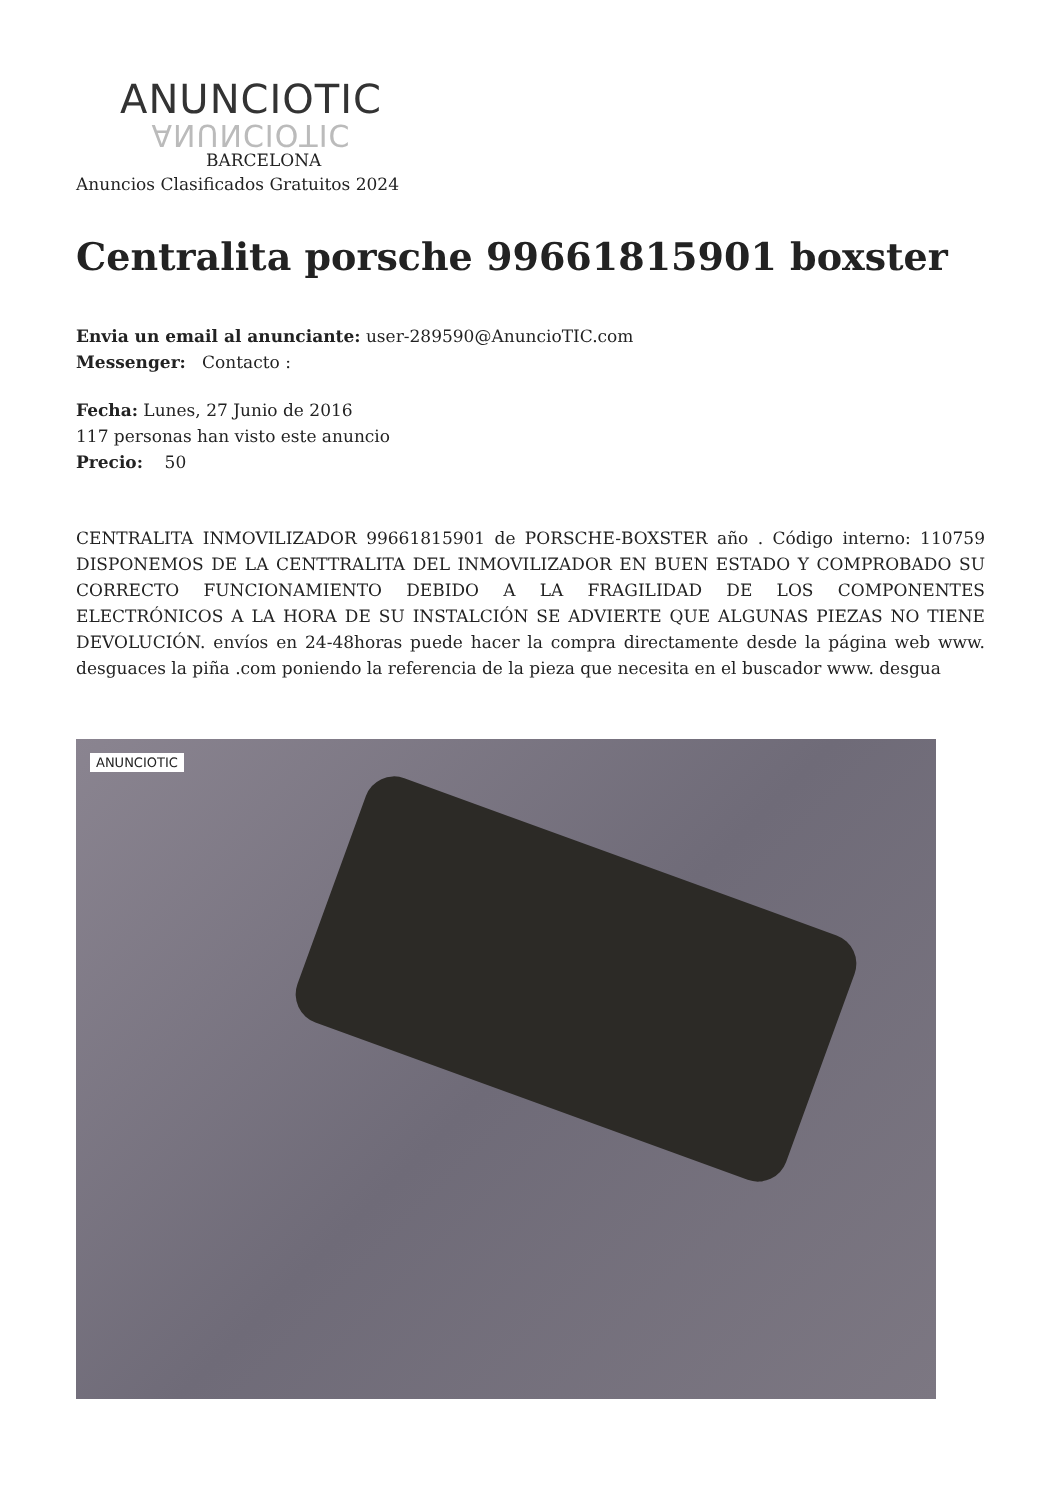ANUNCIOTIC
ANUNCIOTIC
BARCELONA
Anuncios Clasificados Gratuitos 2024
Centralita porsche 99661815901 boxster
Envia un email al anunciante: user-289590@AnuncioTIC.com
Messenger: Contacto :
Fecha: Lunes, 27 Junio de 2016
117 personas han visto este anuncio
Precio: 50
CENTRALITA INMOVILIZADOR 99661815901 de PORSCHE-BOXSTER año . Código interno: 110759 DISPONEMOS DE LA CENTTRALITA DEL INMOVILIZADOR EN BUEN ESTADO Y COMPROBADO SU CORRECTO FUNCIONAMIENTO DEBIDO A LA FRAGILIDAD DE LOS COMPONENTES ELECTRÓNICOS A LA HORA DE SU INSTALCIÓN SE ADVIERTE QUE ALGUNAS PIEZAS NO TIENE DEVOLUCIÓN. envíos en 24-48horas puede hacer la compra directamente desde la página web www. desguaces la piña .com poniendo la referencia de la pieza que necesita en el buscador www. desgua
ANUNCIOTIC